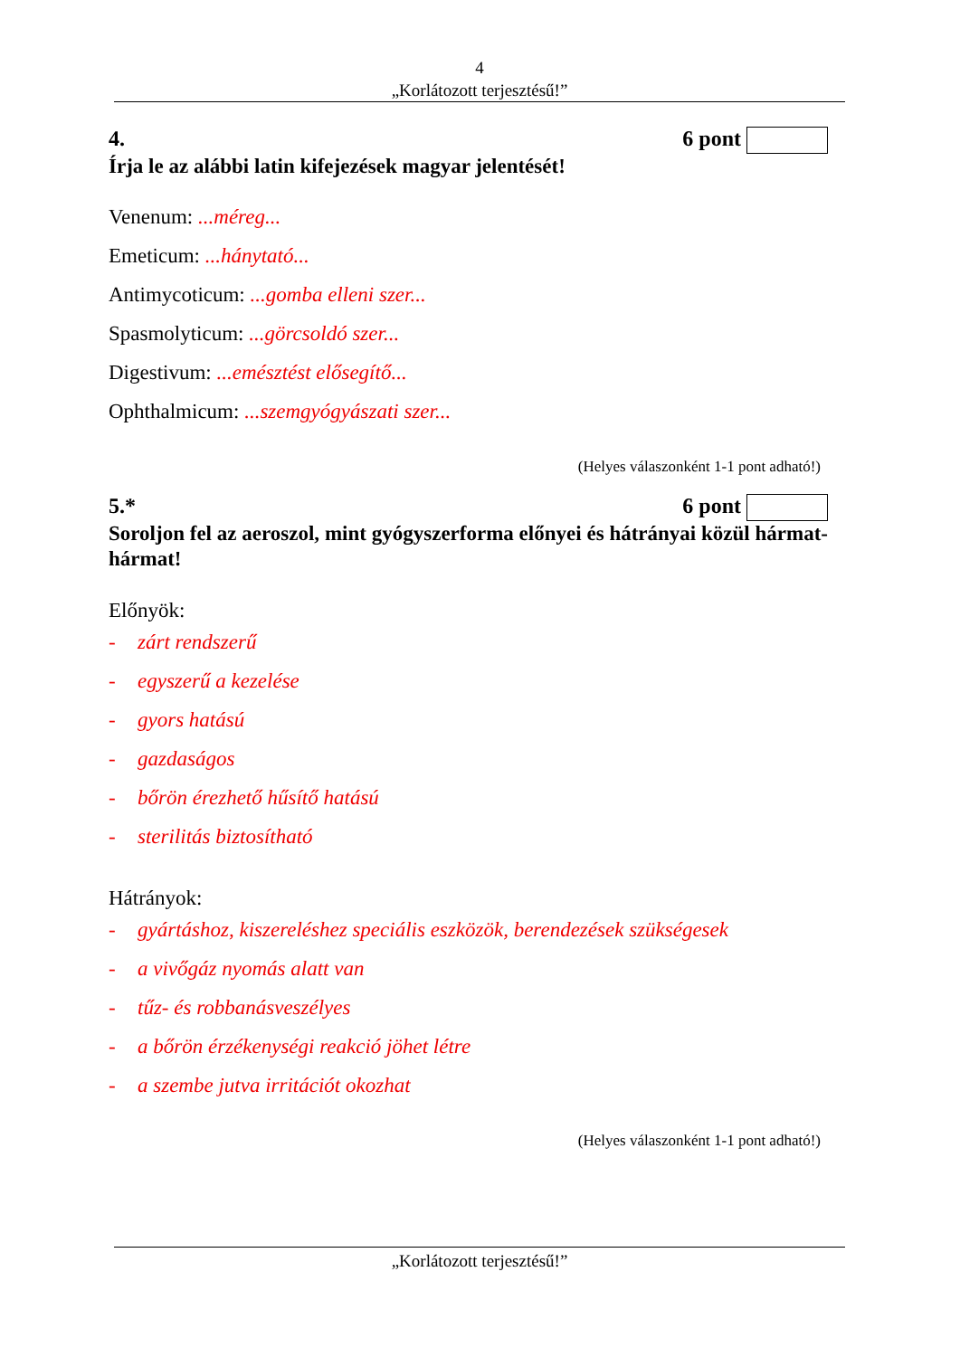4
„Korlátozott terjesztésű!”
4. 6 pont
Írja le az alábbi latin kifejezések magyar jelentését!
Venenum: ...méreg...
Emeticum: ...hánytató...
Antimycoticum: ...gomba elleni szer...
Spasmolyticum: ...görcsoldó szer...
Digestivum: ...emésztést elősegítő...
Ophthalmicum: ...szemgyógyászati szer...
(Helyes válaszonként 1-1 pont adható!)
5.* 6 pont
Soroljon fel az aeroszol, mint gyógyszerforma előnyei és hátrányai közül hármat-hármat!
Előnyök:
- zárt rendszerű
- egyszerű a kezelése
- gyors hatású
- gazdaságos
- bőrön érezhető hűsítő hatású
- sterilitás biztosítható
Hátrányok:
- gyártáshoz, kiszereléshez speciális eszközök, berendezések szükségesek
- a vivőgáz nyomás alatt van
- tűz- és robbanásveszélyes
- a bőrön érzékenységi reakció jöhet létre
- a szembe jutva irritációt okozhat
(Helyes válaszonként 1-1 pont adható!)
„Korlátozott terjesztésű!”